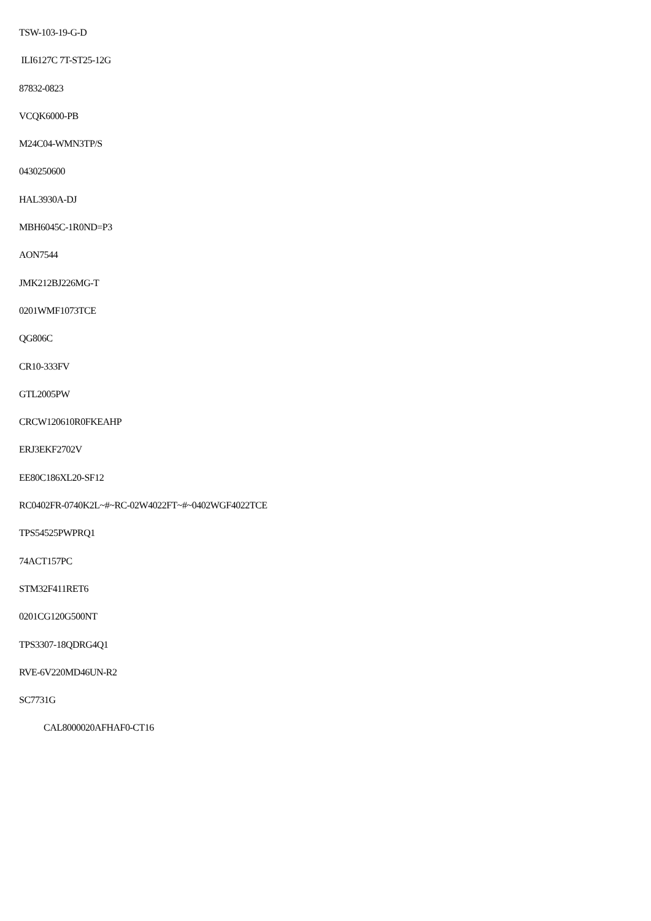TSW-103-19-G-D
ILI6127C 7T-ST25-12G
87832-0823
VCQK6000-PB
M24C04-WMN3TP/S
0430250600
HAL3930A-DJ
MBH6045C-1R0ND=P3
AON7544
JMK212BJ226MG-T
0201WMF1073TCE
QG806C
CR10-333FV
GTL2005PW
CRCW120610R0FKEAHP
ERJ3EKF2702V
EE80C186XL20-SF12
RC0402FR-0740K2L~#~RC-02W4022FT~#~0402WGF4022TCE
TPS54525PWPRQ1
74ACT157PC
STM32F411RET6
0201CG120G500NT
TPS3307-18QDRG4Q1
RVE-6V220MD46UN-R2
SC7731G
CAL8000020AFHAF0-CT16